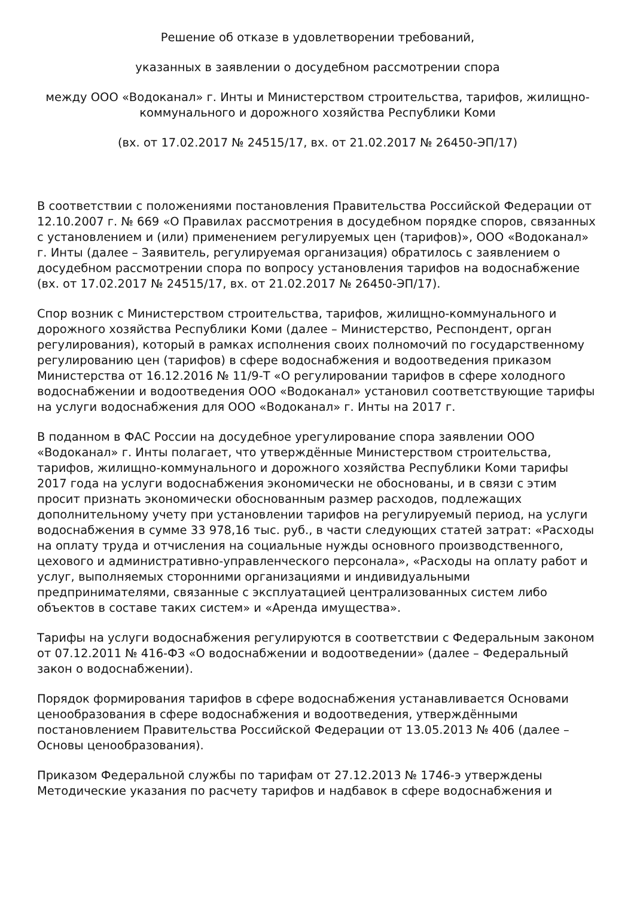Решение об отказе в удовлетворении требований,
указанных в заявлении о досудебном рассмотрении спора
между ООО «Водоканал» г. Инты и Министерством строительства, тарифов, жилищно-коммунального и дорожного хозяйства Республики Коми
(вх. от 17.02.2017 № 24515/17, вх. от 21.02.2017 № 26450-ЭП/17)
В соответствии с положениями постановления Правительства Российской Федерации от 12.10.2007 г. № 669 «О Правилах рассмотрения в досудебном порядке споров, связанных с установлением и (или) применением регулируемых цен (тарифов)», ООО «Водоканал» г. Инты (далее – Заявитель, регулируемая организация) обратилось с заявлением о досудебном рассмотрении спора по вопросу установления тарифов на водоснабжение (вх. от 17.02.2017 № 24515/17, вх. от 21.02.2017 № 26450-ЭП/17).
Спор возник с Министерством строительства, тарифов, жилищно-коммунального и дорожного хозяйства Республики Коми (далее – Министерство, Респондент, орган регулирования), который в рамках исполнения своих полномочий по государственному регулированию цен (тарифов) в сфере водоснабжения и водоотведения приказом Министерства от 16.12.2016 № 11/9-Т «О регулировании тарифов в сфере холодного водоснабжении и водоотведения ООО «Водоканал» установил соответствующие тарифы на услуги водоснабжения для ООО «Водоканал» г. Инты на 2017 г.
В поданном в ФАС России на досудебное урегулирование спора заявлении ООО «Водоканал» г. Инты полагает, что утверждённые Министерством строительства, тарифов, жилищно-коммунального и дорожного хозяйства Республики Коми тарифы 2017 года на услуги водоснабжения экономически не обоснованы, и в связи с этим просит признать экономически обоснованным размер расходов, подлежащих дополнительному учету при установлении тарифов на регулируемый период, на услуги водоснабжения в сумме 33 978,16 тыс. руб., в части следующих статей затрат: «Расходы на оплату труда и отчисления на социальные нужды основного производственного, цехового и административно-управленческого персонала», «Расходы на оплату работ и услуг, выполняемых сторонними организациями и индивидуальными предпринимателями, связанные с эксплуатацией централизованных систем либо объектов в составе таких систем» и «Аренда имущества».
Тарифы на услуги водоснабжения регулируются в соответствии с Федеральным законом от 07.12.2011 № 416-ФЗ «О водоснабжении и водоотведении» (далее – Федеральный закон о водоснабжении).
Порядок формирования тарифов в сфере водоснабжения устанавливается Основами ценообразования в сфере водоснабжения и водоотведения, утверждёнными постановлением Правительства Российской Федерации от 13.05.2013 № 406 (далее – Основы ценообразования).
Приказом Федеральной службы по тарифам от 27.12.2013 № 1746-э утверждены Методические указания по расчету тарифов и надбавок в сфере водоснабжения и